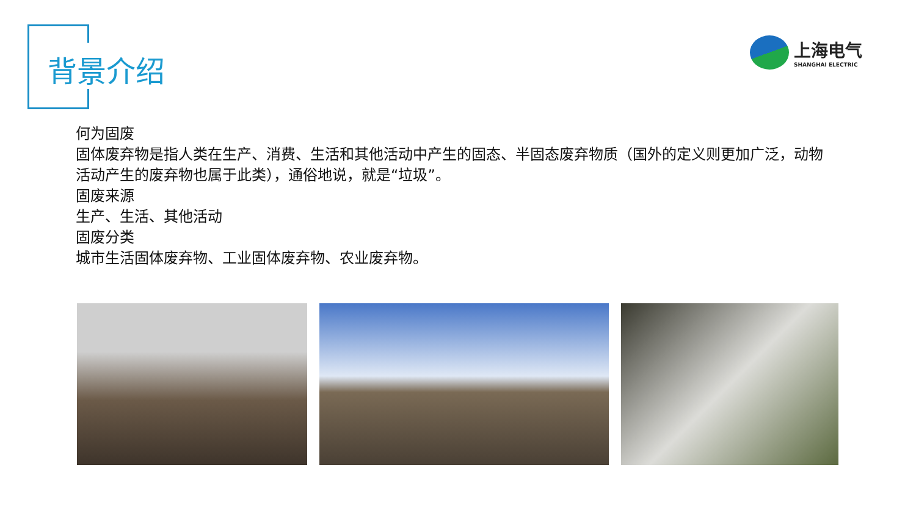背景介绍
上海电气
SHANGHAI ELECTRIC
何为固废
固体废弃物是指人类在生产、消费、生活和其他活动中产生的固态、半固态废弃物质（国外的定义则更加广泛，动物活动产生的废弃物也属于此类），通俗地说，就是“垃圾”。
固废来源
生产、生活、其他活动
固废分类
城市生活固体废弃物、工业固体废弃物、农业废弃物。